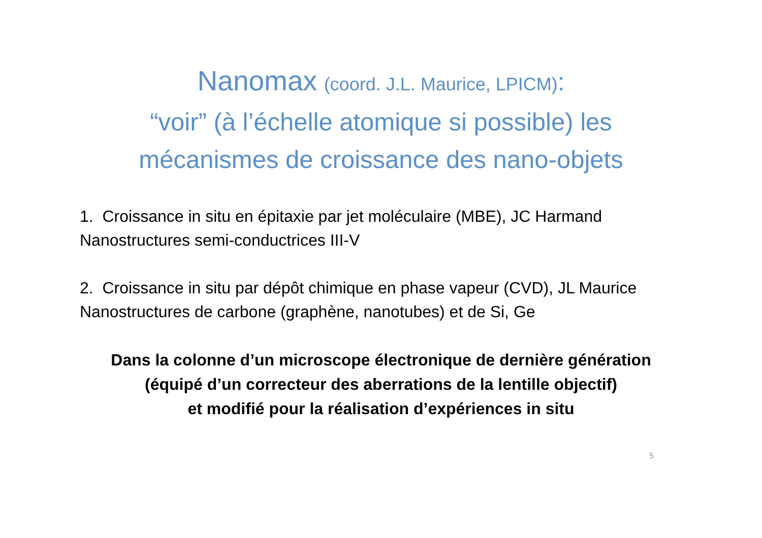Nanomax (coord. J.L. Maurice, LPICM):
“voir” (à l’échelle atomique si possible) les
mécanismes de croissance des nano-objets
1. Croissance in situ en épitaxie par jet moléculaire (MBE), JC Harmand
Nanostructures semi-conductrices III-V
2. Croissance in situ par dépôt chimique en phase vapeur (CVD), JL Maurice
Nanostructures de carbone (graphène, nanotubes) et de Si, Ge
Dans la colonne d’un microscope électronique de dernière génération
(équipé d’un correcteur des aberrations de la lentille objectif)
et modifié pour la réalisation d’expériences in situ
5